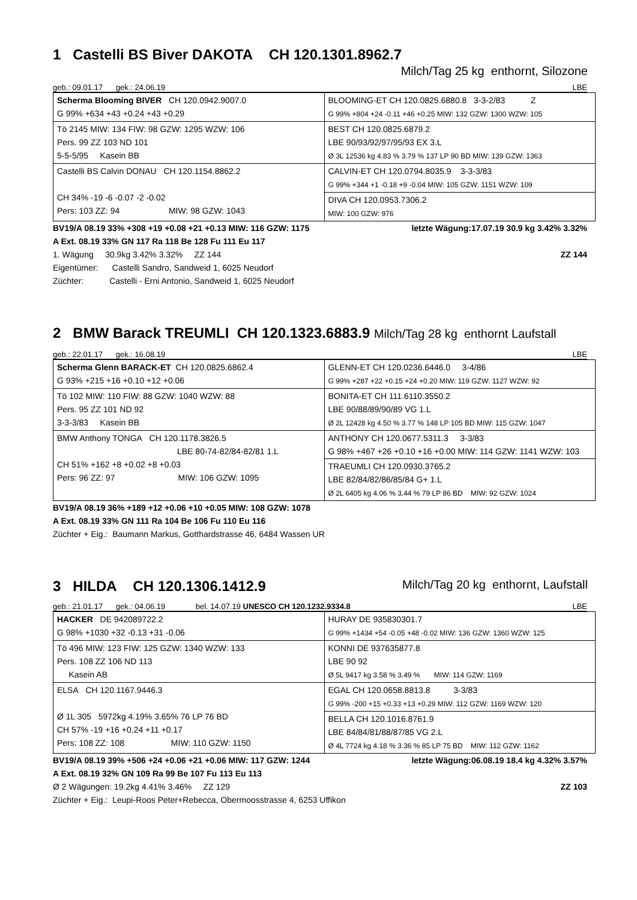1 Castelli BS Biver DAKOTA CH 120.1301.8962.7
Milch/Tag 25 kg enthornt, Silozone
geb.: 09.01.17 gek.: 24.06.19 LBE
| Scherma Blooming BIVER CH 120.0942.9007.0 G 99% +634 +43 +0.24 +43 +0.29 | BLOOMING-ET CH 120.0825.6880.8 3-3-2/83 Z G 99% +804 +24 -0.11 +46 +0.25 MIW: 132 GZW: 1300 WZW: 105 |
| Tö 2145 MIW: 134 FIW: 98 GZW: 1295 WZW: 106 Pers. 99 ZZ 103 ND 101 5-5-5/95 Kasein BB | BEST CH 120.0825.6879.2 LBE 90/93/92/97/95/93 EX 3.L Ø 3L 12536 kg 4.83 % 3.79 % 137 LP 90 BD MIW: 139 GZW: 1363 |
| Castelli BS Calvin DONAU CH 120.1154.8862.2 CH 34% -19 -6 -0.07 -2 -0.02 Pers: 103 ZZ: 94 MIW: 98 GZW: 1043 | CALVIN-ET CH 120.0794.8035.9 3-3-3/83 G 99% +344 +1 -0.18 +9 -0.04 MIW: 105 GZW: 1151 WZW: 109 |
| | DIVA CH 120.0953.7306.2 MIW: 100 GZW: 976 |
BV19/A 08.19 33% +308 +19 +0.08 +21 +0.13 MIW: 116 GZW: 1175 letzte Wägung:17.07.19 30.9 kg 3.42% 3.32%
A Ext. 08.19 33% GN 117 Ra 118 Be 128 Fu 111 Eu 117
1. Wägung 30.9kg 3.42% 3.32% ZZ 144 ZZ 144
Eigentümer: Castelli Sandro, Sandweid 1, 6025 Neudorf
Züchter: Castelli - Erni Antonio, Sandweid 1, 6025 Neudorf
2 BMW Barack TREUMLI CH 120.1323.6883.9 Milch/Tag 28 kg enthornt Laufstall
geb.: 22.01.17 gek.: 16.08.19 LBE
| Scherma Glenn BARACK-ET CH 120.0825.6862.4 G 93% +215 +16 +0.10 +12 +0.06 | GLENN-ET CH 120.0236.6446.0 3-4/86 G 99% +287 +22 +0.15 +24 +0.20 MIW: 119 GZW: 1127 WZW: 92 |
| Tö 102 MIW: 110 FIW: 88 GZW: 1040 WZW: 88 Pers. 95 ZZ 101 ND 92 3-3-3/83 Kasein BB | BONITA-ET CH 111.6110.3550.2 LBE 90/88/89/90/89 VG 1.L Ø 2L 12428 kg 4.50 % 3.77 % 148 LP 105 BD MIW: 115 GZW: 1047 |
| BMW Anthony TONGA CH 120.1178.3826.5 LBE 80-74-82/84-82/81 1.L CH 51% +162 +8 +0.02 +8 +0.03 Pers: 96 ZZ: 97 MIW: 106 GZW: 1095 | ANTHONY CH 120.0677.5311.3 3-3/83 G 98% +467 +26 +0.10 +16 +0.00 MIW: 114 GZW: 1141 WZW: 103 |
| | TRAEUMLI CH 120.0930.3765.2 LBE 82/84/82/86/85/84 G+ 1.L Ø 2L 6405 kg 4.06 % 3.44 % 79 LP 86 BD MIW: 92 GZW: 1024 |
BV19/A 08.19 36% +189 +12 +0.06 +10 +0.05 MIW: 108 GZW: 1078
A Ext. 08.19 33% GN 111 Ra 104 Be 106 Fu 110 Eu 116
Züchter + Eig.: Baumann Markus, Gotthardstrasse 46, 6484 Wassen UR
3 HILDA CH 120.1306.1412.9 Milch/Tag 20 kg enthornt, Laufstall
geb.: 21.01.17 gek.: 04.06.19 bel. 14.07.19 UNESCO CH 120.1232.9334.8 LBE
| HACKER DE 942089722.2 G 98% +1030 +32 -0.13 +31 -0.06 | HURAY DE 935830301.7 G 99% +1434 +54 -0.05 +48 -0.02 MIW: 136 GZW: 1360 WZW: 125 |
| Tö 496 MIW: 123 FIW: 125 GZW: 1340 WZW: 133 Pers. 108 ZZ 106 ND 113 Kasein AB | KONNI DE 937635877.8 LBE 90 92 Ø 5L 9417 kg 3.58 % 3.49 % MIW: 114 GZW: 1169 |
| ELSA CH 120.1167.9446.3 Ø 1L 305 5972kg 4.19% 3.65% 76 LP 76 BD CH 57% -19 +16 +0.24 +11 +0.17 Pers: 108 ZZ: 108 MIW: 110 GZW: 1150 | EGAL CH 120.0658.8813.8 3-3/83 G 99% -200 +15 +0.33 +13 +0.29 MIW: 112 GZW: 1169 WZW: 120 |
| | BELLA CH 120.1016.8761.9 LBE 84/84/81/88/87/85 VG 2.L Ø 4L 7724 kg 4.18 % 3.36 % 85 LP 75 BD MIW: 112 GZW: 1162 |
BV19/A 08.19 39% +506 +24 +0.06 +21 +0.06 MIW: 117 GZW: 1244 letzte Wägung:06.08.19 18.4 kg 4.32% 3.57%
A Ext. 08.19 32% GN 109 Ra 99 Be 107 Fu 113 Eu 113
Ø 2 Wägungen: 19.2kg 4.41% 3.46% ZZ 129 ZZ 103
Züchter + Eig.: Leupi-Roos Peter+Rebecca, Obermoosstrasse 4, 6253 Uffikon